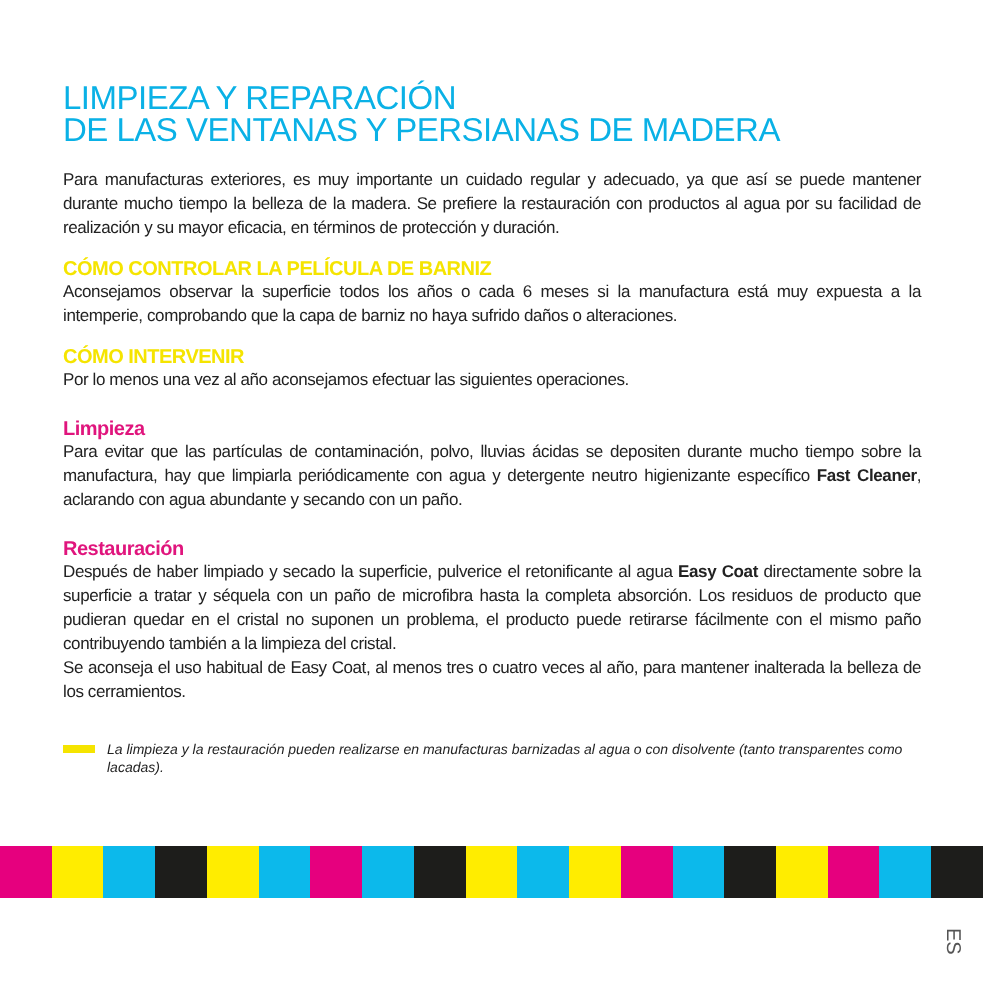LIMPIEZA Y REPARACIÓN
DE LAS VENTANAS Y PERSIANAS DE MADERA
Para manufacturas exteriores, es muy importante un cuidado regular y adecuado, ya que así se puede mantener durante mucho tiempo la belleza de la madera. Se prefiere la restauración con productos al agua por su facilidad de realización y su mayor eficacia, en términos de protección y duración.
CÓMO CONTROLAR LA PELÍCULA DE BARNIZ
Aconsejamos observar la superficie todos los años o cada 6 meses si la manufactura está muy expuesta a la intemperie, comprobando que la capa de barniz no haya sufrido daños o alteraciones.
CÓMO INTERVENIR
Por lo menos una vez al año aconsejamos efectuar las siguientes operaciones.
Limpieza
Para evitar que las partículas de contaminación, polvo, lluvias ácidas se depositen durante mucho tiempo sobre la manufactura, hay que limpiarla periódicamente con agua y detergente neutro higienizante específico Fast Cleaner, aclarando con agua abundante y secando con un paño.
Restauración
Después de haber limpiado y secado la superficie, pulverice el retonificante al agua Easy Coat directamente sobre la superficie a tratar y séquela con un paño de microfibra hasta la completa absorción. Los residuos de producto que pudieran quedar en el cristal no suponen un problema, el producto puede retirarse fácilmente con el mismo paño contribuyendo también a la limpieza del cristal.
Se aconseja el uso habitual de Easy Coat, al menos tres o cuatro veces al año, para mantener inalterada la belleza de los cerramientos.
La limpieza y la restauración pueden realizarse en manufacturas barnizadas al agua o con disolvente (tanto transparentes como lacadas).
ES